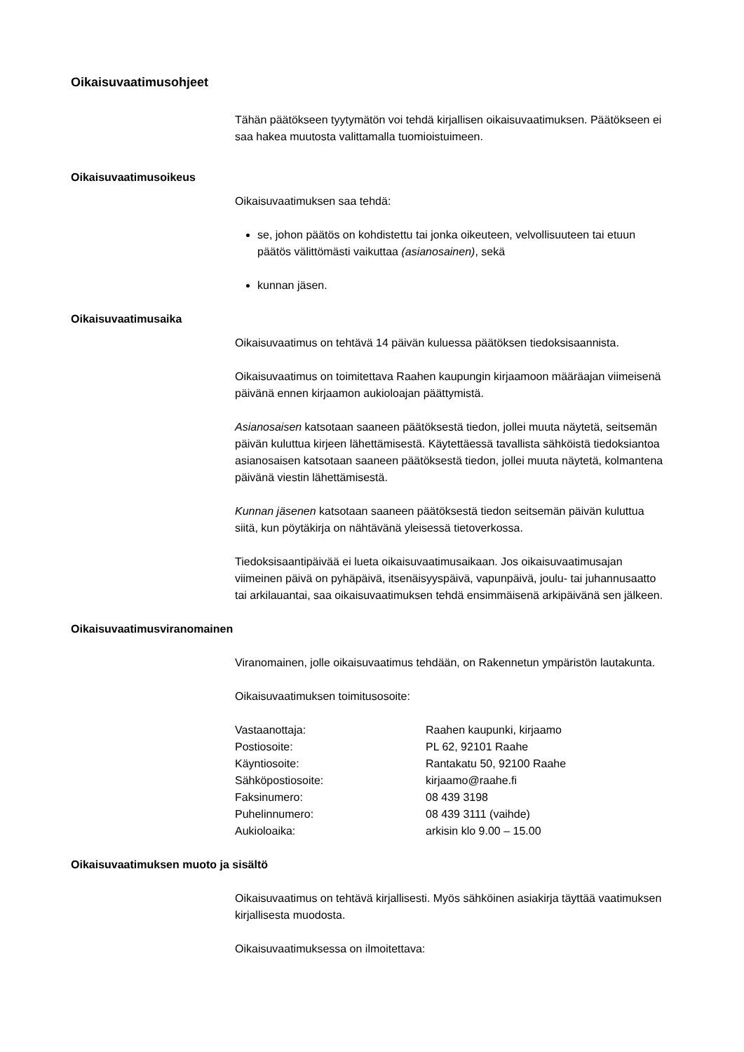Oikaisuvaatimusohjeet
Tähän päätökseen tyytymätön voi tehdä kirjallisen oikaisuvaatimuksen. Päätökseen ei saa hakea muutosta valittamalla tuomioistuimeen.
Oikaisuvaatimusoikeus
Oikaisuvaatimuksen saa tehdä:
se, johon päätös on kohdistettu tai jonka oikeuteen, velvollisuuteen tai etuun päätös välittömästi vaikuttaa (asianosainen), sekä
kunnan jäsen.
Oikaisuvaatimusaika
Oikaisuvaatimus on tehtävä 14 päivän kuluessa päätöksen tiedoksisaannista.
Oikaisuvaatimus on toimitettava Raahen kaupungin kirjaamoon määräajan viimeisenä päivänä ennen kirjaamon aukioloajan päättymistä.
Asianosaisen katsotaan saaneen päätöksestä tiedon, jollei muuta näytetä, seitsemän päivän kuluttua kirjeen lähettämisestä. Käytettäessä tavallista sähköistä tiedoksiantoa asianosaisen katsotaan saaneen päätöksestä tiedon, jollei muuta näytetä, kolmantena päivänä viestin lähettämisestä.
Kunnan jäsenen katsotaan saaneen päätöksestä tiedon seitsemän päivän kuluttua siitä, kun pöytäkirja on nähtävänä yleisessä tietoverkossa.
Tiedoksisaantipäivää ei lueta oikaisuvaatimusaikaan. Jos oikaisuvaatimusajan viimeinen päivä on pyhäpäivä, itsenäisyyspäivä, vapunpäivä, joulu- tai juhannusaatto tai arkilauantai, saa oikaisuvaatimuksen tehdä ensimmäisenä arkipäivänä sen jälkeen.
Oikaisuvaatimusviranomainen
Viranomainen, jolle oikaisuvaatimus tehdään, on Rakennetun ympäristön lautakunta.
Oikaisuvaatimuksen toimitusosoite:
| Vastaanottaja: | Raahen kaupunki, kirjaamo |
| Postiosoite: | PL 62, 92101 Raahe |
| Käyntiosoite: | Rantakatu 50, 92100 Raahe |
| Sähköpostiosoite: | kirjaamo@raahe.fi |
| Faksinumero: | 08 439 3198 |
| Puhelinnumero: | 08 439 3111 (vaihde) |
| Aukioloaika: | arkisin klo 9.00 – 15.00 |
Oikaisuvaatimuksen muoto ja sisältö
Oikaisuvaatimus on tehtävä kirjallisesti. Myös sähköinen asiakirja täyttää vaatimuksen kirjallisesta muodosta.
Oikaisuvaatimuksessa on ilmoitettava: